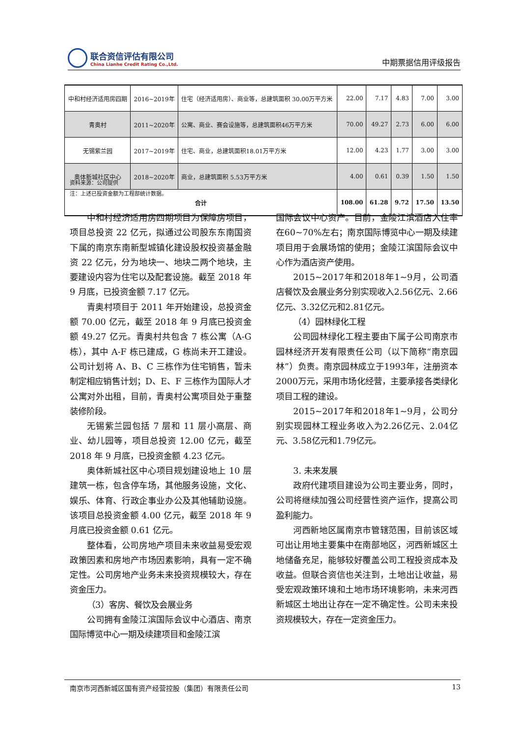联合资信评估有限公司
China Lianhe Credit Rating Co.,Ltd.
中期票据信用评级报告
| 中和村经济适用房四期 | 2016~2019年 | 住宅（经济适用房）、商业等，总建筑面积 30.00万平方米 | 22.00 | 7.17 | 4.83 | 7.00 | 3.00 |
| 青奥村 | 2011~2020年 | 公寓、商业、赛会设施等，总建筑面积46万平方米 | 70.00 | 49.27 | 2.73 | 6.00 | 6.00 |
| 无锡紫兰园 | 2017~2019年 | 住宅、商业，总建筑面积18.01万平方米 | 12.00 | 4.23 | 1.77 | 3.00 | 3.00 |
| 奥体新城社区中心 | 2018~2020年 | 商业，总建筑面积 5.53万平方米 | 4.00 | 0.61 | 0.39 | 1.50 | 1.50 |
| 合计 | | | 108.00 | 61.28 | 9.72 | 17.50 | 13.50 |
资料来源：公司提供
注：上述已投资金额为工程部统计数据。
中和村经济适用房四期项目为保障房项目，项目总投资 22 亿元，拟通过公司股东东南国资下属的南京东南新型城镇化建设股权投资基金融资 22 亿元，分为地块一、地块二两个地块，主要建设内容为住宅以及配套设施。截至 2018 年 9 月底，已投资金额 7.17 亿元。
青奥村项目于 2011 年开始建设，总投资金额 70.00 亿元，截至 2018 年 9 月底已投资金额 49.27 亿元。青奥村共包含 7 栋公寓（A-G栋），其中 A-F 栋已建成，G 栋尚未开工建设。公司计划将 A、B、C 三栋作为住宅销售，暂未制定相应销售计划；D、E、F 三栋作为国际人才公寓对外出租，目前，青奥村公寓项目处于重整装修阶段。
无锡紫兰园包括 7 层和 11 层小高层、商业、幼儿园等，项目总投资 12.00 亿元，截至 2018 年 9 月底，已投资金额 4.23 亿元。
奥体新城社区中心项目规划建设地上 10 层建筑一栋，包含停车场，其他服务设施，文化、娱乐、体育、行政企事业办公及其他辅助设施。该项目总投资金额 4.00 亿元，截至 2018 年 9 月底已投资金额 0.61 亿元。
整体看，公司房地产项目未来收益易受宏观政策因素和房地产市场因素影响，具有一定不确定性。公司房地产业务未来投资规模较大，存在资金压力。
（3）客房、餐饮及会展业务
公司拥有金陵江滨国际会议中心酒店、南京国际博览中心一期及续建项目和金陵江滨
国际会议中心资产。目前，金陵江滨酒店入住率在60~70%左右；南京国际博览中心一期及续建项目用于会展场馆的使用；金陵江滨国际会议中心作为酒店资产使用。
2015~2017年和2018年1~9月，公司酒店餐饮及会展业务分别实现收入2.56亿元、2.66亿元、3.32亿元和2.81亿元。
（4）园林绿化工程
公司园林绿化工程主要由下属子公司南京市园林经济开发有限责任公司（以下简称“南京园林”）负责。南京园林成立于1993年，注册资本2000万元，采用市场化经营，主要承接各类绿化项目工程的建设。
2015~2017年和2018年1~9月，公司分别实现园林工程业务收入为2.26亿元、2.04亿元、3.58亿元和1.79亿元。
3. 未来发展
政府代建项目建设为公司主要业务，同时，公司将继续加强公司经营性资产运作，提高公司盈利能力。
河西新地区属南京市管辖范围，目前该区域可出让用地主要集中在南部地区，河西新城区土地储备充足，能够较好覆盖公司工程投资成本及收益。但联合资信也关注到，土地出让收益，易受宏观政策环境和土地市场环境影响，未来河西新城区土地出让存在一定不确定性。公司未来投资规模较大，存在一定资金压力。
南京市河西新城区国有资产经营控股（集团）有限责任公司 13